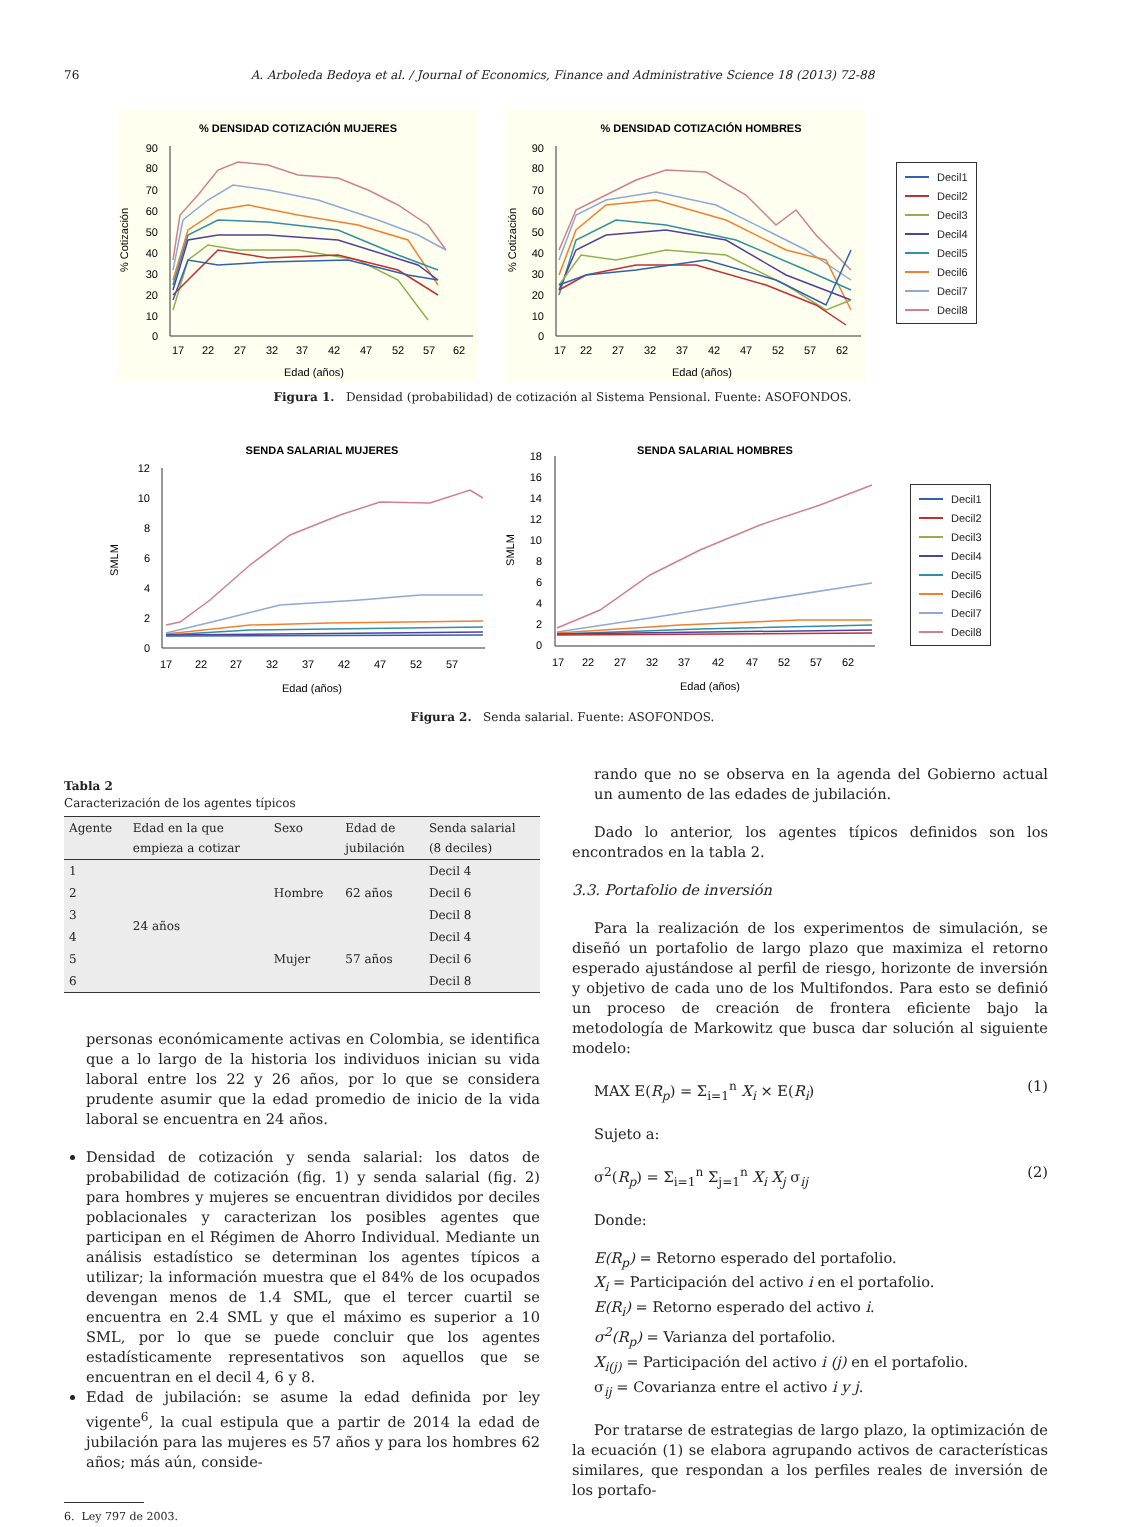76 A. Arboleda Bedoya et al. / Journal of Economics, Finance and Administrative Science 18 (2013) 72-88
% DENSIDAD COTIZACIÓN MUJERES
90
80
70
60
50
40
30
20
10
0
17
22
27
32
37
42
47
52
57
62
Edad (años)
% Cotización
% DENSIDAD COTIZACIÓN HOMBRES
90
80
70
60
50
40
30
20
10
0
17
22
27
32
37
42
47
52
57
62
Edad (años)
% Cotización
Decil1
Decil2
Decil3
Decil4
Decil5
Decil6
Decil7
Decil8
Figura 1. Densidad (probabilidad) de cotización al Sistema Pensional. Fuente: ASOFONDOS.
SENDA SALARIAL MUJERES
12
10
8
6
4
2
0
17
22
27
32
37
42
47
52
57
Edad (años)
SMLM
SENDA SALARIAL HOMBRES
18
16
14
12
10
8
6
4
2
0
17
22
27
32
37
42
47
52
57
62
Edad (años)
SMLM
Decil1
Decil2
Decil3
Decil4
Decil5
Decil6
Decil7
Decil8
Figura 2. Senda salarial. Fuente: ASOFONDOS.
Tabla 2
Caracterización de los agentes típicos
| Agente | Edad en la que empieza a cotizar | Sexo | Edad de jubilación | Senda salarial (8 deciles) |
| --- | --- | --- | --- | --- |
| 1 | 24 años | Hombre | 62 años | Decil 4 |
| 2 | | | | Decil 6 |
| 3 | | | | Decil 8 |
| 4 | | Mujer | 57 años | Decil 4 |
| 5 | | | | Decil 6 |
| 6 | | | | Decil 8 |
personas económicamente activas en Colombia, se identifica que a lo largo de la historia los individuos inician su vida laboral entre los 22 y 26 años, por lo que se considera prudente asumir que la edad promedio de inicio de la vida laboral se encuentra en 24 años.
Densidad de cotización y senda salarial: los datos de probabilidad de cotización (fig. 1) y senda salarial (fig. 2) para hombres y mujeres se encuentran divididos por deciles poblacionales y caracterizan los posibles agentes que participan en el Régimen de Ahorro Individual. Mediante un análisis estadístico se determinan los agentes típicos a utilizar; la información muestra que el 84% de los ocupados devengan menos de 1.4 SML, que el tercer cuartil se encuentra en 2.4 SML y que el máximo es superior a 10 SML, por lo que se puede concluir que los agentes estadísticamente representativos son aquellos que se encuentran en el decil 4, 6 y 8.
Edad de jubilación: se asume la edad definida por ley vigente<sup>6</sup>, la cual estipula que a partir de 2014 la edad de jubilación para las mujeres es 57 años y para los hombres 62 años; más aún, conside-
6. Ley 797 de 2003.
rando que no se observa en la agenda del Gobierno actual un aumento de las edades de jubilación.
Dado lo anterior, los agentes típicos definidos son los encontrados en la tabla 2.
3.3. Portafolio de inversión
Para la realización de los experimentos de simulación, se diseñó un portafolio de largo plazo que maximiza el retorno esperado ajustándose al perfil de riesgo, horizonte de inversión y objetivo de cada uno de los Multifondos. Para esto se definió un proceso de creación de frontera eficiente bajo la metodología de Markowitz que busca dar solución al siguiente modelo:
MAX E(R<sub>p</sub>) = Σ<sub>i=1</sub><sup>n</sup> X<sub>i</sub> × E(R<sub>i</sub>) (1)
Sujeto a:
σ<sup>2</sup>(R<sub>p</sub>) = Σ<sub>i=1</sub><sup>n</sup> Σ<sub>j=1</sub><sup>n</sup> X<sub>i</sub> X<sub>j</sub> σ<sub>ij</sub> (2)
Donde:
E(R<sub>p</sub>) = Retorno esperado del portafolio.
X<sub>i</sub> = Participación del activo i en el portafolio.
E(R<sub>i</sub>) = Retorno esperado del activo i.
σ<sup>2</sup>(R<sub>p</sub>) = Varianza del portafolio.
X<sub>i(j)</sub> = Participación del activo i (j) en el portafolio.
σ<sub>ij</sub> = Covarianza entre el activo i y j.
Por tratarse de estrategias de largo plazo, la optimización de la ecuación (1) se elabora agrupando activos de características similares, que respondan a los perfiles reales de inversión de los portafo-